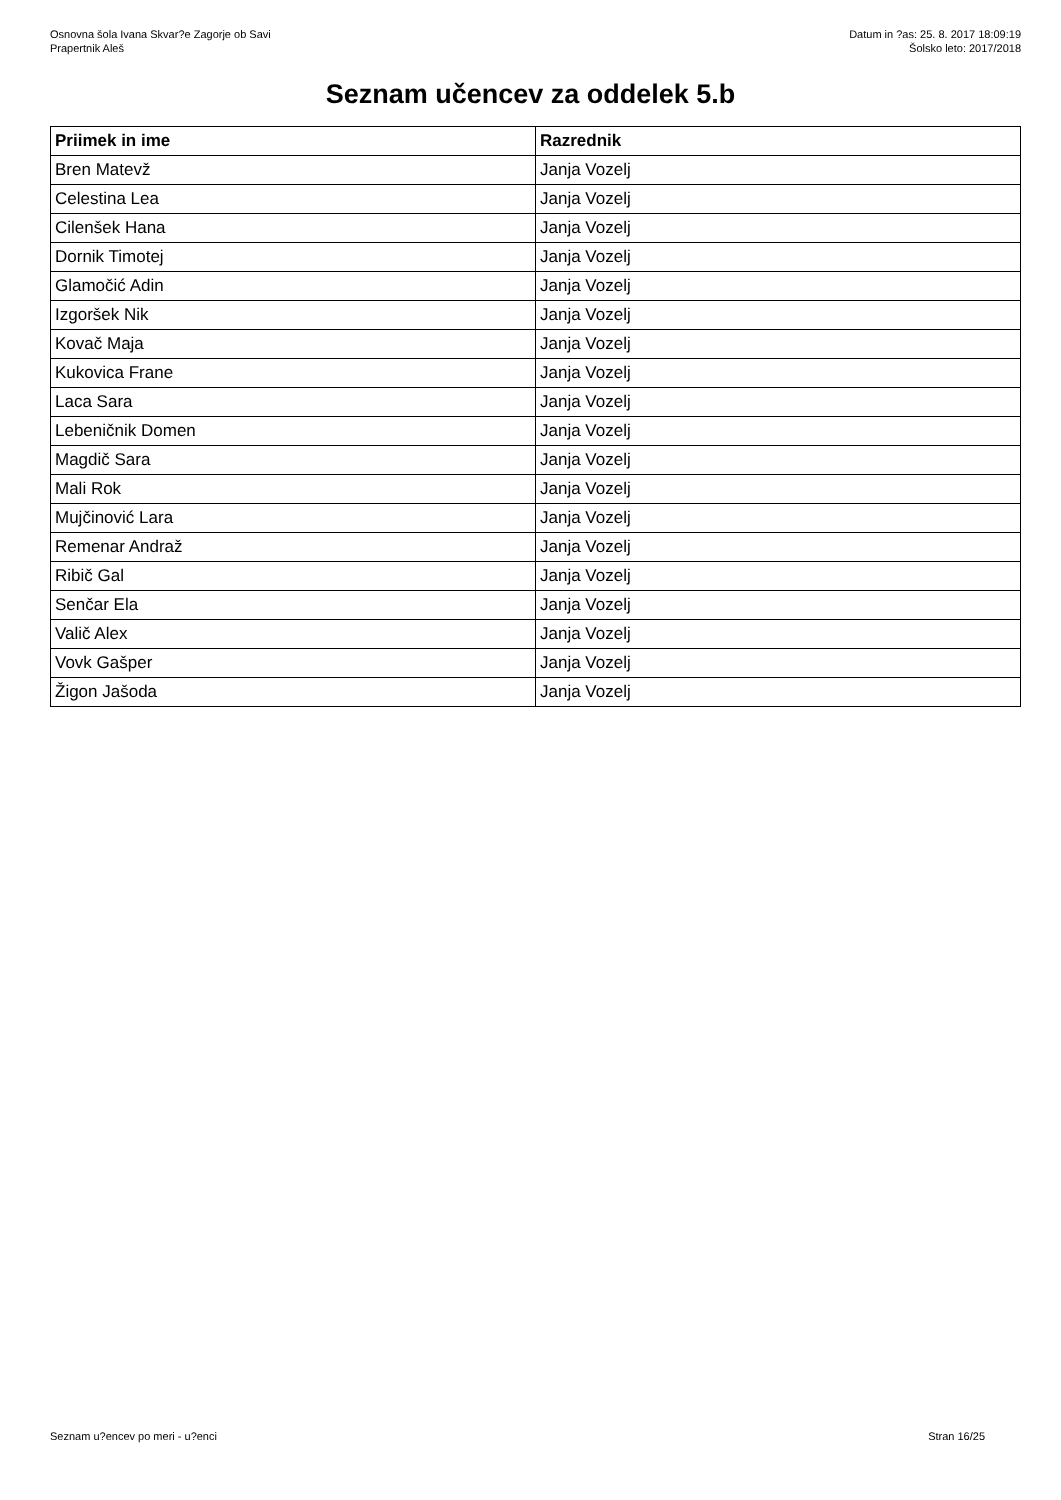Osnovna šola Ivana Skvar?e Zagorje ob Savi
Prapertnik Aleš
Datum in ?as: 25. 8. 2017 18:09:19
Šolsko leto: 2017/2018
Seznam učencev za oddelek 5.b
| Priimek in ime | Razrednik |
| --- | --- |
| Bren Matevž | Janja Vozelj |
| Celestina Lea | Janja Vozelj |
| Cilenšek Hana | Janja Vozelj |
| Dornik Timotej | Janja Vozelj |
| Glamočić Adin | Janja Vozelj |
| Izgoršek Nik | Janja Vozelj |
| Kovač Maja | Janja Vozelj |
| Kukovica Frane | Janja Vozelj |
| Laca Sara | Janja Vozelj |
| Lebeničnik Domen | Janja Vozelj |
| Magdič Sara | Janja Vozelj |
| Mali Rok | Janja Vozelj |
| Mujčinović Lara | Janja Vozelj |
| Remenar Andraž | Janja Vozelj |
| Ribič Gal | Janja Vozelj |
| Senčar Ela | Janja Vozelj |
| Valič Alex | Janja Vozelj |
| Vovk Gašper | Janja Vozelj |
| Žigon Jašoda | Janja Vozelj |
Seznam u?encev po meri - u?enci Stran 16/25